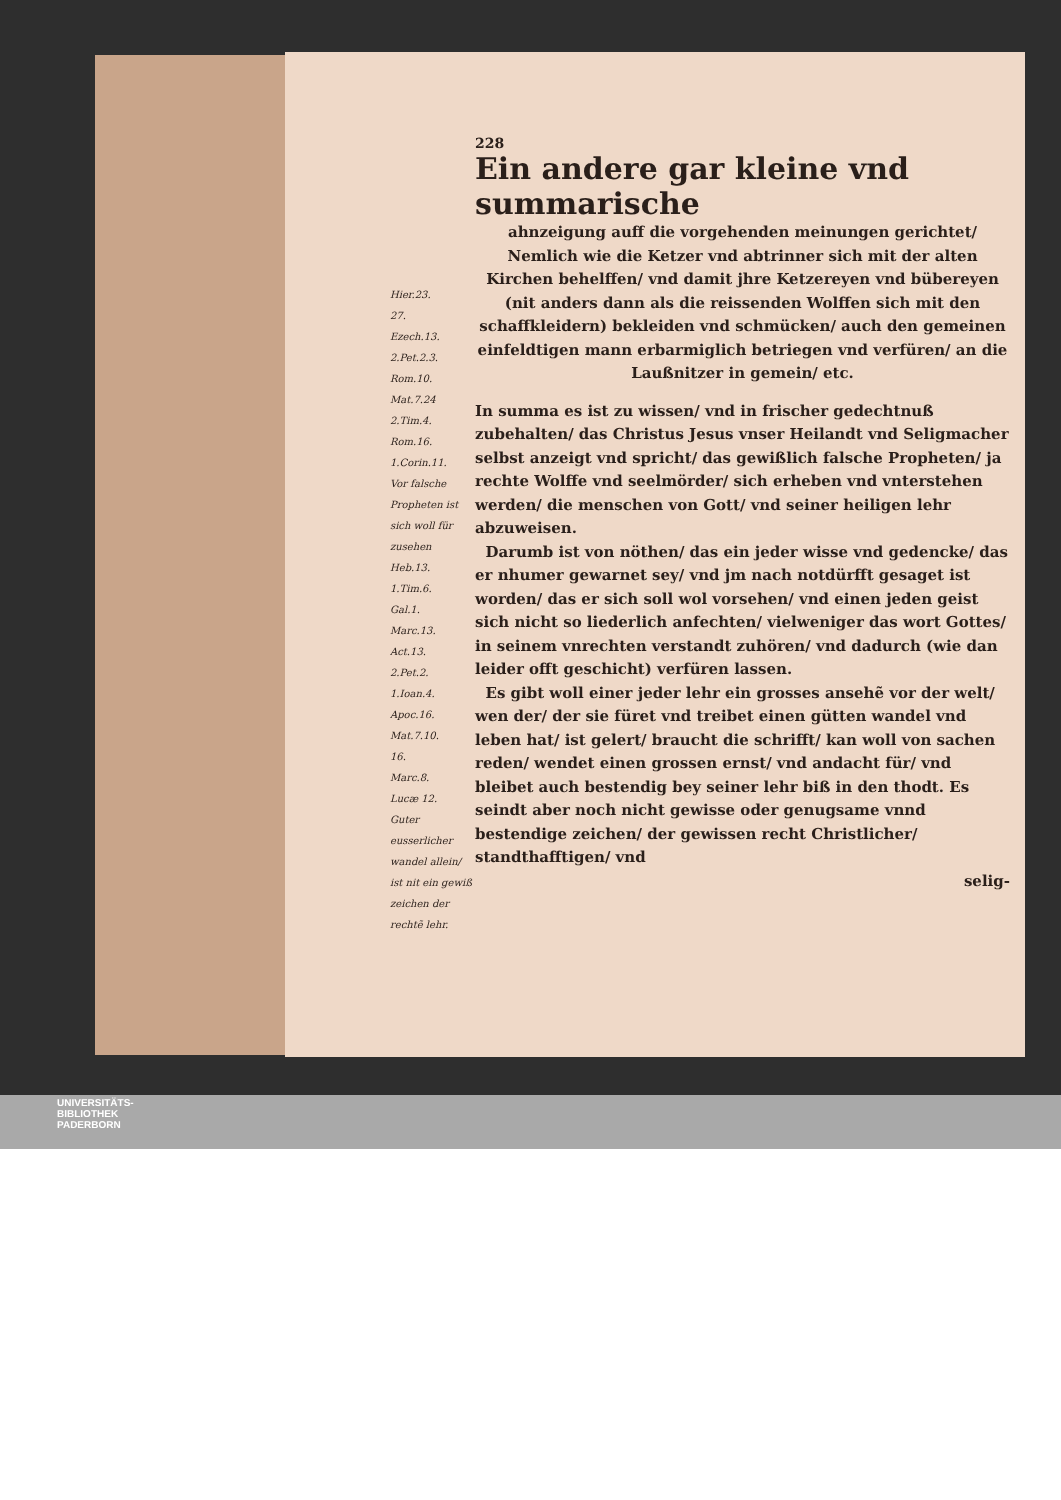228
Ein andere gar kleine vnd summarische
Hier.23.
27.
Ezech.13.
2.Pet.2.3.
Rom.10.
Mat.7.24
2.Tim.4.
Rom.16.
1.Corin.11.
Vor falsche Propheten ist sich woll für zusehen
Heb.13.
1.Tim.6.
Gal.1.
Marc.13.
Act.13.
2.Pet.2.
1.Ioan.4.
Apoc.16.
Mat.7.10.
16.
Marc.8.
Lucæ 12.
Guter eusserlicher wandel allein/ ist nit ein gewiß zeichen der rechtẽ lehr.
ahnzeigung auff die vorgehenden meinungen gerichtet/ Nemlich wie die Ketzer vnd abtrinner sich mit der alten Kirchen behelffen/ vnd damit jhre Ketzereyen vnd bübereyen (nit anders dann als die reissenden Wolffen sich mit den schaffkleidern) bekleiden vnd schmücken/ auch den gemeinen einfeldtigen mann erbarmiglich betriegen vnd verfüren/ an die Laußnitzer in gemein/ etc.
In summa es ist zu wissen/ vnd in frischer gedechtnuß zubehalten/ das Christus Jesus vnser Heilandt vnd Seligmacher selbst anzeigt vnd spricht/ das gewißlich falsche Propheten/ ja rechte Wolffe vnd seelmörder/ sich erheben vnd vnterstehen werden/ die menschen von Gott/ vnd seiner heiligen lehr abzuweisen.
Darumb ist von nöthen/ das ein jeder wisse vnd gedencke/ das er nhumer gewarnet sey/ vnd jm nach notdürfft gesaget ist worden/ das er sich soll wol vorsehen/ vnd einen jeden geist sich nicht so liederlich anfechten/ vielweniger das wort Gottes/ in seinem vnrechten verstandt zuhören/ vnd dadurch (wie dan leider offt geschicht) verfüren lassen.
Es gibt woll einer jeder lehr ein grosses ansehẽ vor der welt/ wen der/ der sie füret vnd treibet einen gütten wandel vnd leben hat/ ist gelert/ braucht die schrifft/ kan woll von sachen reden/ wendet einen grossen ernst/ vnd andacht für/ vnd bleibet auch bestendig bey seiner lehr biß in den thodt. Es seindt aber noch nicht gewisse oder genugsame vnnd bestendige zeichen/ der gewissen recht Christlicher/ standthafftigen/ vnd
selig-
UNIVERSITÄTS-
BIBLIOTHEK
PADERBORN